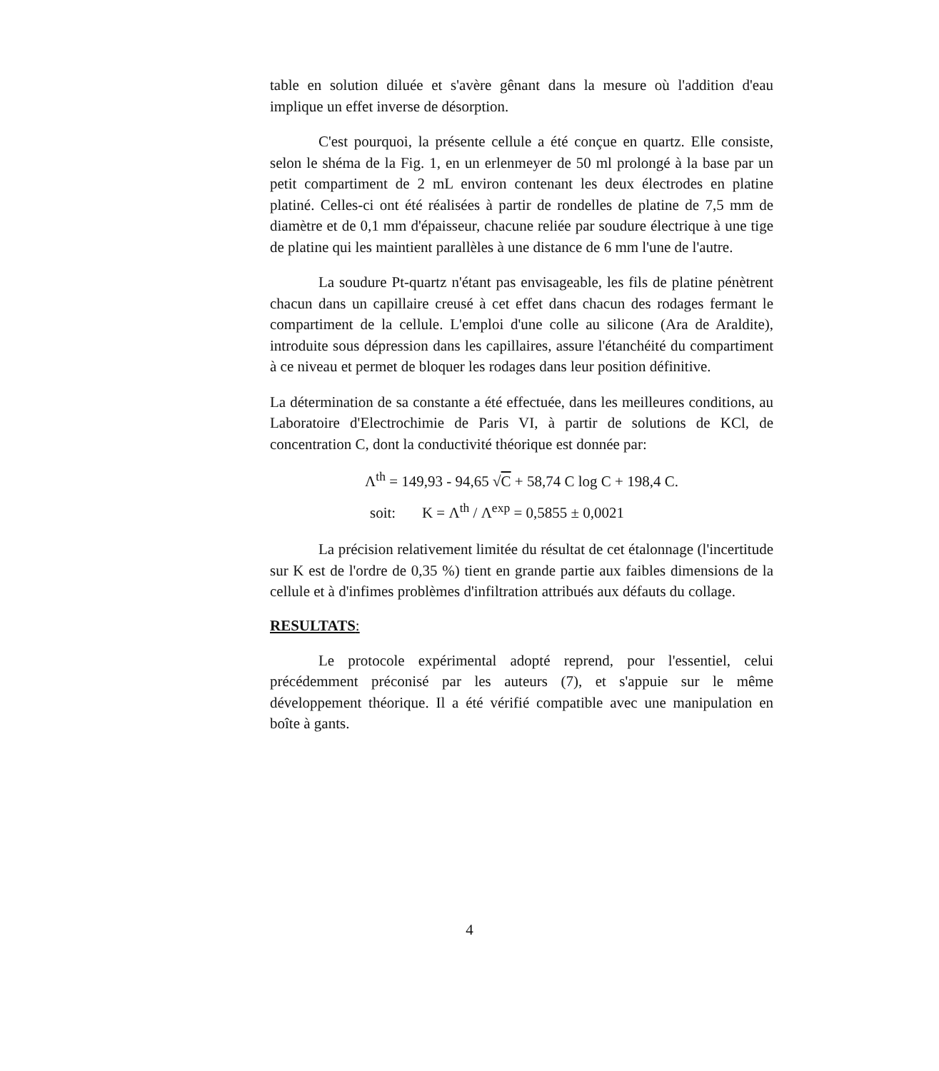table en solution diluée et s'avère gênant dans la mesure où l'addition d'eau implique un effet inverse de désorption.
C'est pourquoi, la présente cellule a été conçue en quartz. Elle consiste, selon le shéma de la Fig. 1, en un erlenmeyer de 50 ml prolongé à la base par un petit compartiment de 2 mL environ contenant les deux électrodes en platine platiné. Celles-ci ont été réalisées à partir de rondelles de platine de 7,5 mm de diamètre et de 0,1 mm d'épaisseur, chacune reliée par soudure électrique à une tige de platine qui les maintient parallèles à une distance de 6 mm l'une de l'autre.
La soudure Pt-quartz n'étant pas envisageable, les fils de platine pénètrent chacun dans un capillaire creusé à cet effet dans chacun des rodages fermant le compartiment de la cellule. L'emploi d'une colle au silicone (Ara de Araldite), introduite sous dépression dans les capillaires, assure l'étanchéité du compartiment à ce niveau et permet de bloquer les rodages dans leur position définitive.
La détermination de sa constante a été effectuée, dans les meilleures conditions, au Laboratoire d'Electrochimie de Paris VI, à partir de solutions de KCl, de concentration C, dont la conductivité théorique est donnée par:
Λ<sup>th</sup> = 149,93 - 94,65 √C + 58,74 C log C + 198,4 C.
soit: K = Λ<sup>th</sup> / Λ<sup>exp</sup> = 0,5855 ± 0,0021
La précision relativement limitée du résultat de cet étalonnage (l'incertitude sur K est de l'ordre de 0,35 %) tient en grande partie aux faibles dimensions de la cellule et à d'infimes problèmes d'infiltration attribués aux défauts du collage.
RESULTATS:
Le protocole expérimental adopté reprend, pour l'essentiel, celui précédemment préconisé par les auteurs (7), et s'appuie sur le même développement théorique. Il a été vérifié compatible avec une manipulation en boîte à gants.
4